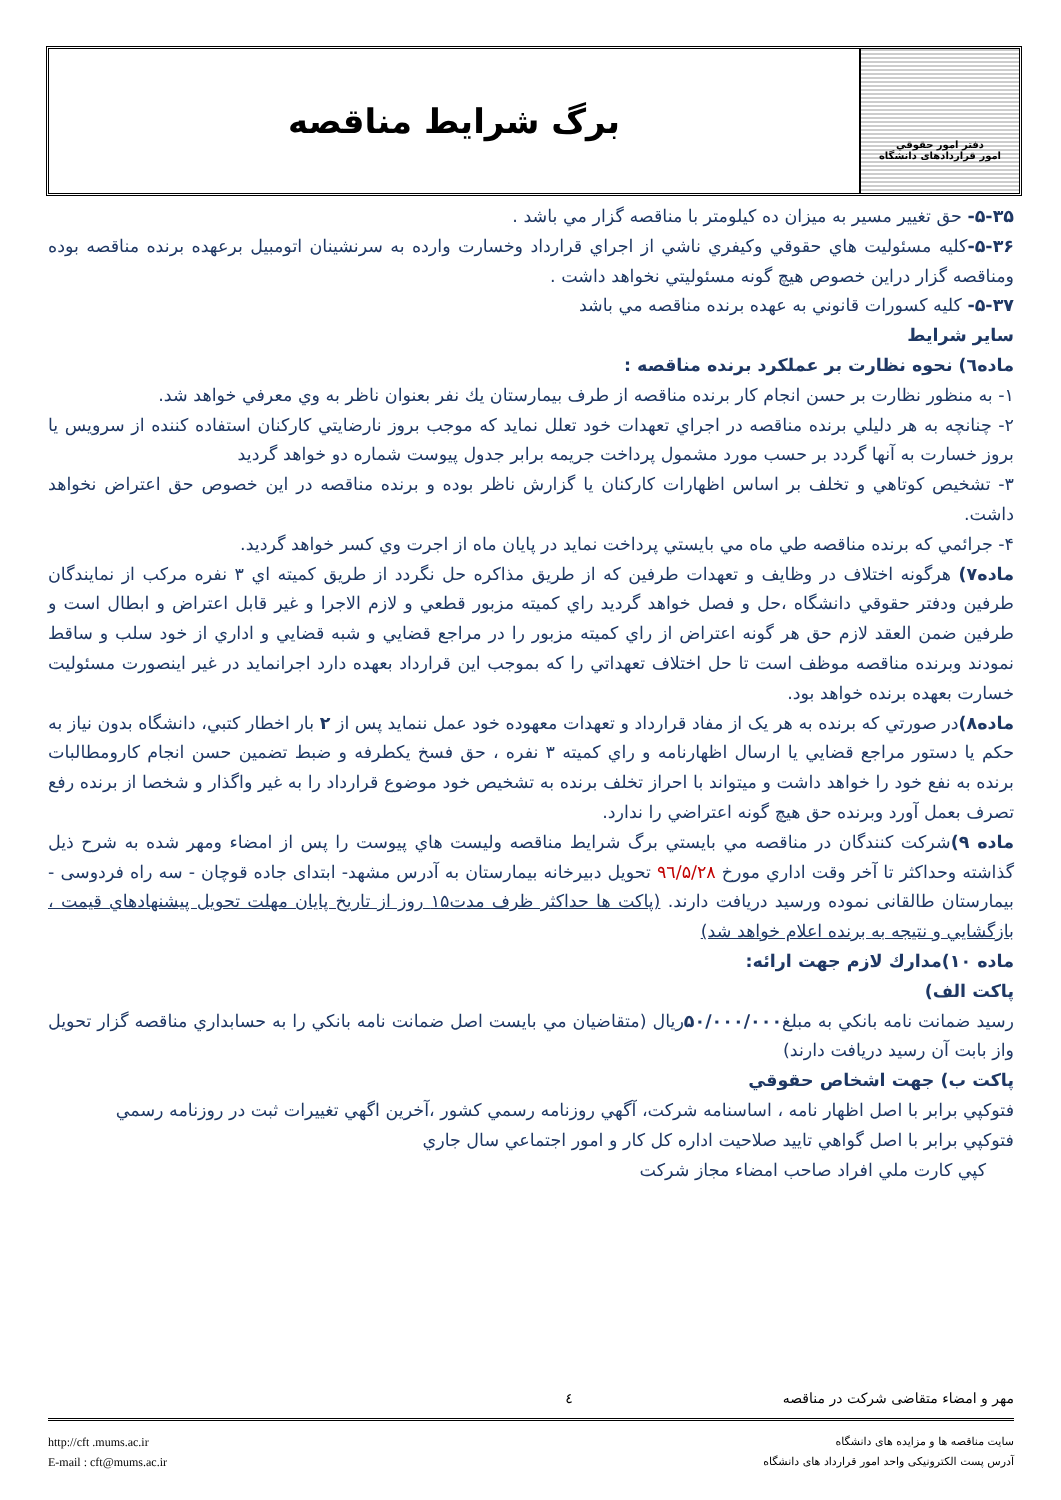دفتر امور حقوقي
امور قراردادهای دانشگاه
برگ شرايط مناقصه
۵-۳۵- حق تغيير مسير به ميزان ده كيلومتر با مناقصه گزار مي باشد .
۵-۳۶-كليه مسئوليت هاي حقوقي وكيفري ناشي از اجراي قرارداد وخسارت وارده به سرنشينان اتومبيل برعهده برنده مناقصه بوده ومناقصه گزار دراين خصوص هيچ گونه مسئوليتي نخواهد داشت .
۵-۳۷- كليه كسورات قانوني به عهده برنده مناقصه مي باشد
ساير شرايط
ماده٦) نحوه نظارت بر عملكرد برنده مناقصه :
۱- به منظور نظارت بر حسن انجام كار برنده مناقصه از طرف بيمارستان يك نفر بعنوان ناظر به وي معرفي خواهد شد.
۲- چنانچه به هر دليلي برنده مناقصه در اجراي تعهدات خود تعلل نمايد كه موجب بروز نارضايتي كاركنان استفاده كننده از سرويس يا بروز خسارت به آنها گردد بر حسب مورد مشمول پرداخت جريمه برابر جدول پيوست شماره دو خواهد گرديد
۳- تشخيص كوتاهي و تخلف بر اساس اظهارات كاركنان يا گزارش ناظر بوده و برنده مناقصه در اين خصوص حق اعتراض نخواهد داشت.
۴- جرائمي كه برنده مناقصه طي ماه مي بايستي پرداخت نمايد در پايان ماه از اجرت وي كسر خواهد گرديد.
ماده۷) هرگونه اختلاف در وظايف و تعهدات طرفين كه از طريق مذاكره حل نگردد از طريق كميته اي ۳ نفره مركب از نمايندگان طرفين ودفتر حقوقي دانشگاه ،حل و فصل خواهد گرديد راي كميته مزبور قطعي و لازم الاجرا و غير قابل اعتراض و ابطال است و طرفين ضمن العقد لازم حق هر گونه اعتراض از راي كميته مزبور را در مراجع قضايي و شبه قضايي و اداري از خود سلب و ساقط نمودند وبرنده مناقصه موظف است تا حل اختلاف تعهداتي را كه بموجب اين قرارداد بعهده دارد اجرانمايد در غير اينصورت مسئوليت خسارت بعهده برنده خواهد بود.
ماده۸) در صورتي كه برنده به هر یک از مفاد قرارداد و تعهدات معهوده خود عمل ننمايد پس از ۲ بار اخطار كتبي، دانشگاه بدون نياز به حكم يا دستور مراجع قضايي يا ارسال اظهارنامه و راي كميته ۳ نفره ، حق فسخ يكطرفه و ضبط تضمين حسن انجام كارومطالبات برنده به نفع خود را خواهد داشت و ميتواند با احراز تخلف برنده به تشخيص خود موضوع قرارداد را به غير واگذار و شخصا از برنده رفع تصرف بعمل آورد وبرنده حق هيچ گونه اعتراضي را ندارد.
ماده ۹) شركت كنندگان در مناقصه مي بايستي برگ شرايط مناقصه وليست هاي پيوست را پس از امضاء ومهر شده به شرح ذيل گذاشته وحداكثر تا آخر وقت اداري مورخ ۹٦/۵/۲۸ تحويل دبيرخانه بيمارستان به آدرس مشهد- ابتدای جاده قوچان - سه راه فردوسی - بيمارستان طالقانی نموده ورسيد دريافت دارند. (پاكت ها حداكثر ظرف مدت۱۵ روز از تاريخ پايان مهلت تحويل پيشنهادهاي قيمت ، بازگشايي و نتيجه به برنده اعلام خواهد شد)
ماده ۱۰)مدارك لازم جهت ارائه:
پاكت الف)
رسيد ضمانت نامه بانكي به مبلغ۵۰/۰۰۰/۰۰۰ريال (متقاضيان مي بايست اصل ضمانت نامه بانكي را به حسابداري مناقصه گزار تحويل واز بابت آن رسيد دريافت دارند)
پاكت ب) جهت اشخاص حقوقي
فتوكپي برابر با اصل اظهار نامه ، اساسنامه شركت، آگهي روزنامه رسمي كشور ،آخرين اگهي تغييرات ثبت در روزنامه رسمي
فتوكپي برابر با اصل گواهي تاييد صلاحيت اداره كل كار و امور اجتماعي سال جاري
كپي كارت ملي افراد صاحب امضاء مجاز شركت
مهر و امضاء متقاضی شرکت در مناقصه ٤
سايت مناقصه ها و مزايده های دانشگاه
آدرس پست الكترونيكی واحد امور قرارداد های دانشگاه
http://cft .mums.ac.ir
E-mail : cft@mums.ac.ir